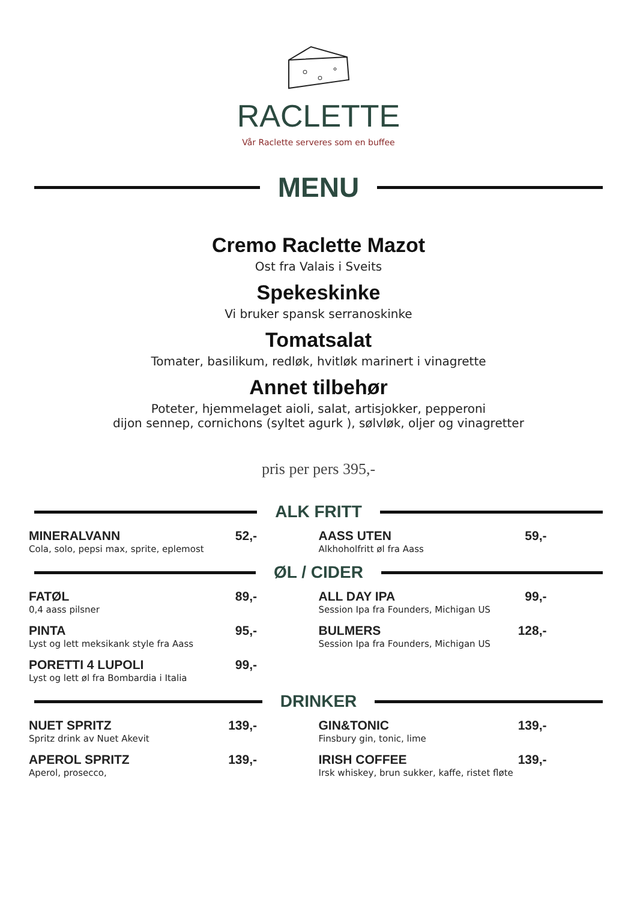RACLETTE
Vår Raclette serveres som en buffee
MENU
Cremo Raclette Mazot
Ost fra Valais i Sveits
Spekeskinke
Vi bruker spansk serranoskinke
Tomatsalat
Tomater, basilikum, redløk, hvitløk marinert i vinagrette
Annet tilbehør
Poteter, hjemmelaget aioli, salat, artisjokker, pepperoni
dijon sennep, cornichons (syltet agurk ), sølvløk, oljer og vinagretter
pris per pers 395,-
ALK FRITT
MINERALVANN
Cola, solo, pepsi max, sprite, eplemost
52,-
AASS UTEN
Alkhoholfritt øl fra Aass
59,-
ØL / CIDER
FATØL
0,4 aass pilsner
89,-
PINTA
Lyst og lett meksikank style fra Aass
95,-
PORETTI 4 LUPOLI
Lyst og lett øl fra Bombardia i Italia
99,-
ALL DAY IPA
Session Ipa fra Founders, Michigan US
99,-
BULMERS
Session Ipa fra Founders, Michigan US
128,-
DRINKER
NUET SPRITZ
Spritz drink av Nuet Akevit
139,-
APEROL SPRITZ
Aperol, prosecco,
139,-
GIN&TONIC
Finsbury gin, tonic, lime
139,-
IRISH COFFEE
Irsk whiskey, brun sukker, kaffe, ristet fløte
139,-